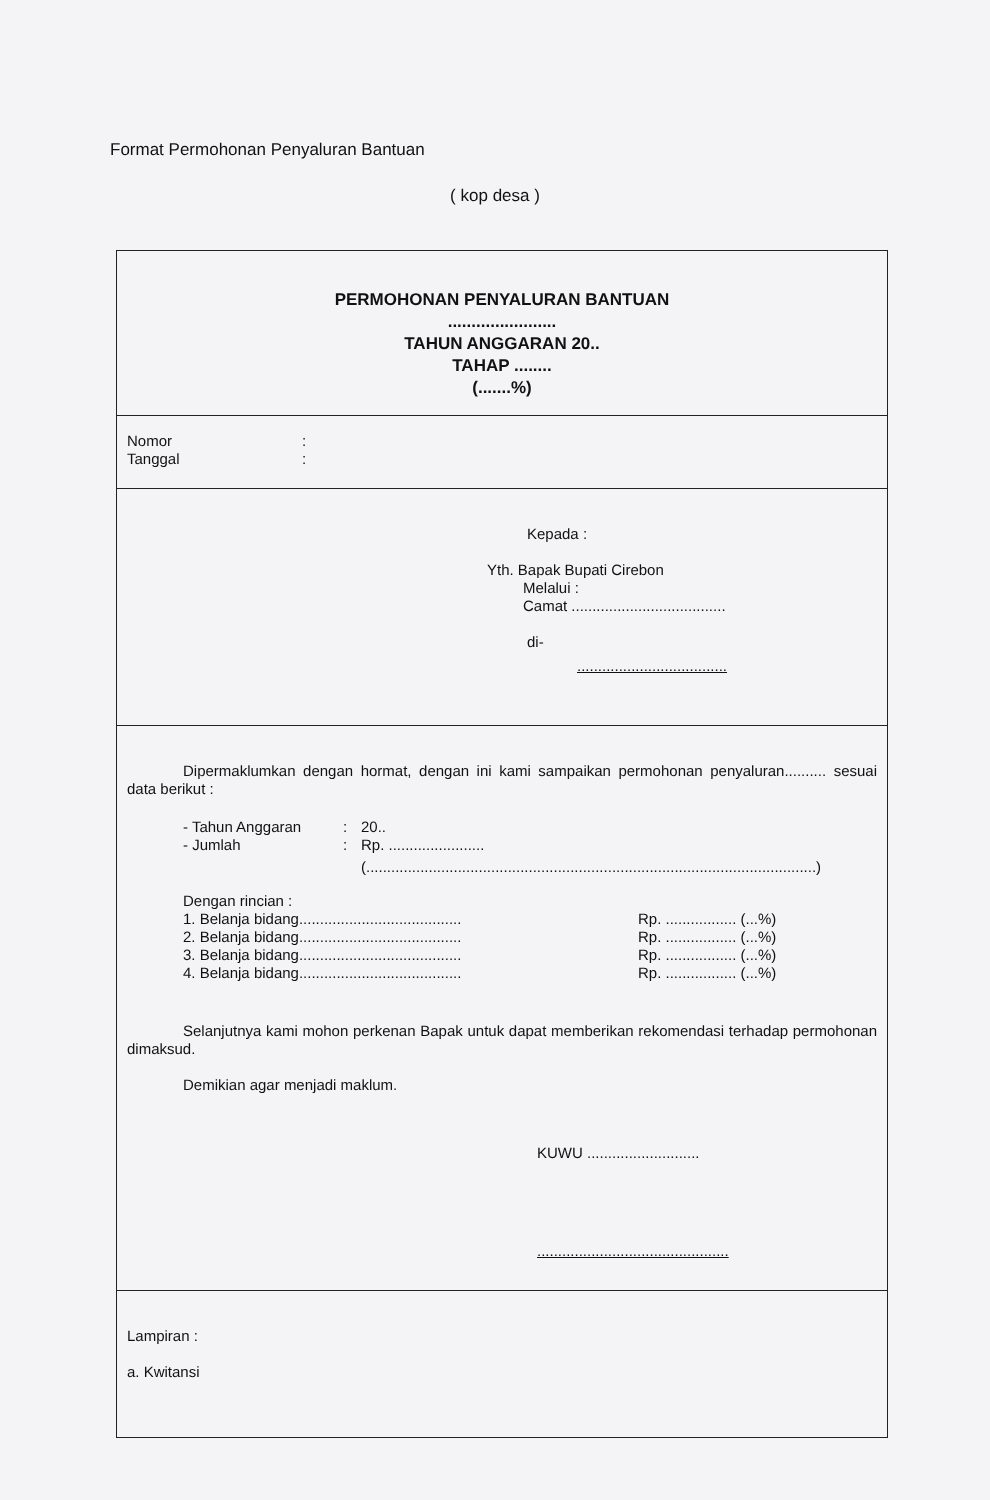Format Permohonan Penyaluran Bantuan
( kop desa )
PERMOHONAN PENYALURAN BANTUAN
.......................
TAHUN ANGGARAN 20..
TAHAP ........
(.......%)
Nomor:
Tanggal:
Kepada :
Yth. Bapak Bupati Cirebon
Melalui :
Camat .....................................
di-
....................................
Dipermaklumkan dengan hormat, dengan ini kami sampaikan permohonan penyaluran.......... sesuai data berikut :
- Tahun Anggaran: 20..
- Jumlah: Rp. .......................
(............................................................................................................)
Dengan rincian :
1. Belanja bidang....................................... Rp. ................. (...%)
2. Belanja bidang....................................... Rp. ................. (...%)
3. Belanja bidang....................................... Rp. ................. (...%)
4. Belanja bidang....................................... Rp. ................. (...%)
Selanjutnya kami mohon perkenan Bapak untuk dapat memberikan rekomendasi terhadap permohonan dimaksud.
Demikian agar menjadi maklum.
KUWU ...........................
..............................................
Lampiran :
a. Kwitansi